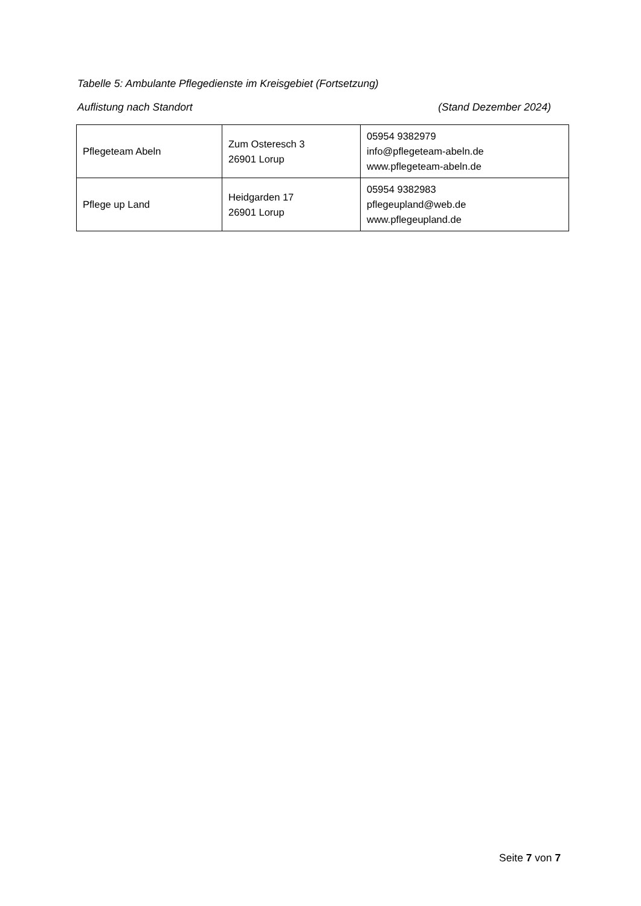Tabelle 5: Ambulante Pflegedienste im Kreisgebiet (Fortsetzung)
Auflistung nach Standort (Stand Dezember 2024)
| Pflegeteam Abeln | Zum Osteresch 3 26901 Lorup | 05954 9382979 info@pflegeteam-abeln.de www.pflegeteam-abeln.de |
| Pflege up Land | Heidgarden 17 26901 Lorup | 05954 9382983 pflegeupland@web.de www.pflegeupland.de |
Seite 7 von 7